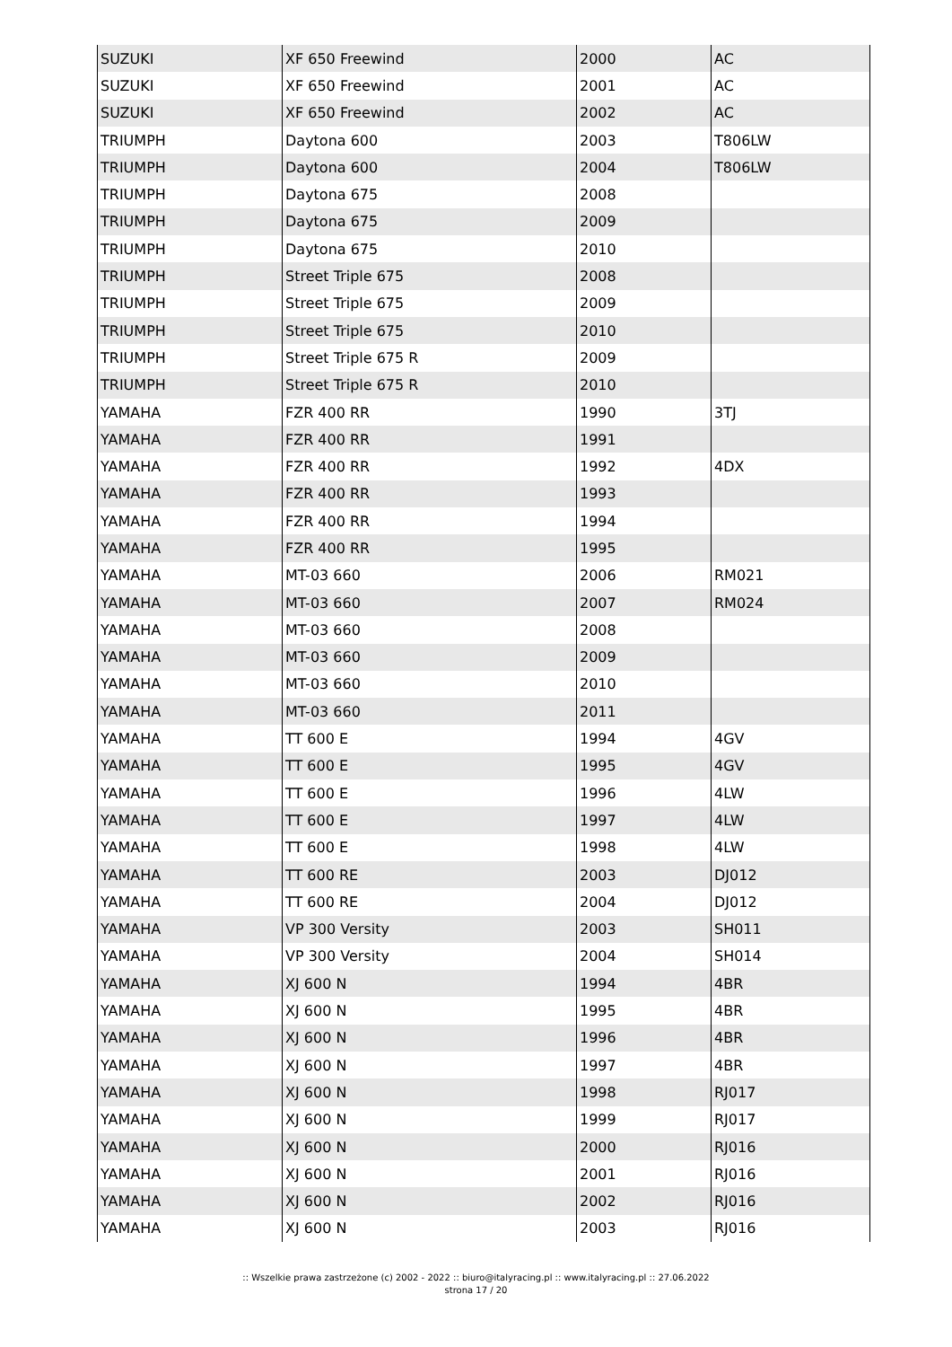| SUZUKI | XF 650 Freewind | 2000 | AC |
| SUZUKI | XF 650 Freewind | 2001 | AC |
| SUZUKI | XF 650 Freewind | 2002 | AC |
| TRIUMPH | Daytona 600 | 2003 | T806LW |
| TRIUMPH | Daytona 600 | 2004 | T806LW |
| TRIUMPH | Daytona 675 | 2008 | |
| TRIUMPH | Daytona 675 | 2009 | |
| TRIUMPH | Daytona 675 | 2010 | |
| TRIUMPH | Street Triple 675 | 2008 | |
| TRIUMPH | Street Triple 675 | 2009 | |
| TRIUMPH | Street Triple 675 | 2010 | |
| TRIUMPH | Street Triple 675 R | 2009 | |
| TRIUMPH | Street Triple 675 R | 2010 | |
| YAMAHA | FZR 400 RR | 1990 | 3TJ |
| YAMAHA | FZR 400 RR | 1991 | |
| YAMAHA | FZR 400 RR | 1992 | 4DX |
| YAMAHA | FZR 400 RR | 1993 | |
| YAMAHA | FZR 400 RR | 1994 | |
| YAMAHA | FZR 400 RR | 1995 | |
| YAMAHA | MT-03 660 | 2006 | RM021 |
| YAMAHA | MT-03 660 | 2007 | RM024 |
| YAMAHA | MT-03 660 | 2008 | |
| YAMAHA | MT-03 660 | 2009 | |
| YAMAHA | MT-03 660 | 2010 | |
| YAMAHA | MT-03 660 | 2011 | |
| YAMAHA | TT 600 E | 1994 | 4GV |
| YAMAHA | TT 600 E | 1995 | 4GV |
| YAMAHA | TT 600 E | 1996 | 4LW |
| YAMAHA | TT 600 E | 1997 | 4LW |
| YAMAHA | TT 600 E | 1998 | 4LW |
| YAMAHA | TT 600 RE | 2003 | DJ012 |
| YAMAHA | TT 600 RE | 2004 | DJ012 |
| YAMAHA | VP 300 Versity | 2003 | SH011 |
| YAMAHA | VP 300 Versity | 2004 | SH014 |
| YAMAHA | XJ 600 N | 1994 | 4BR |
| YAMAHA | XJ 600 N | 1995 | 4BR |
| YAMAHA | XJ 600 N | 1996 | 4BR |
| YAMAHA | XJ 600 N | 1997 | 4BR |
| YAMAHA | XJ 600 N | 1998 | RJ017 |
| YAMAHA | XJ 600 N | 1999 | RJ017 |
| YAMAHA | XJ 600 N | 2000 | RJ016 |
| YAMAHA | XJ 600 N | 2001 | RJ016 |
| YAMAHA | XJ 600 N | 2002 | RJ016 |
| YAMAHA | XJ 600 N | 2003 | RJ016 |
:: Wszelkie prawa zastrzeżone (c) 2002 - 2022 :: biuro@italyracing.pl :: www.italyracing.pl :: 27.06.2022
strona 17 / 20